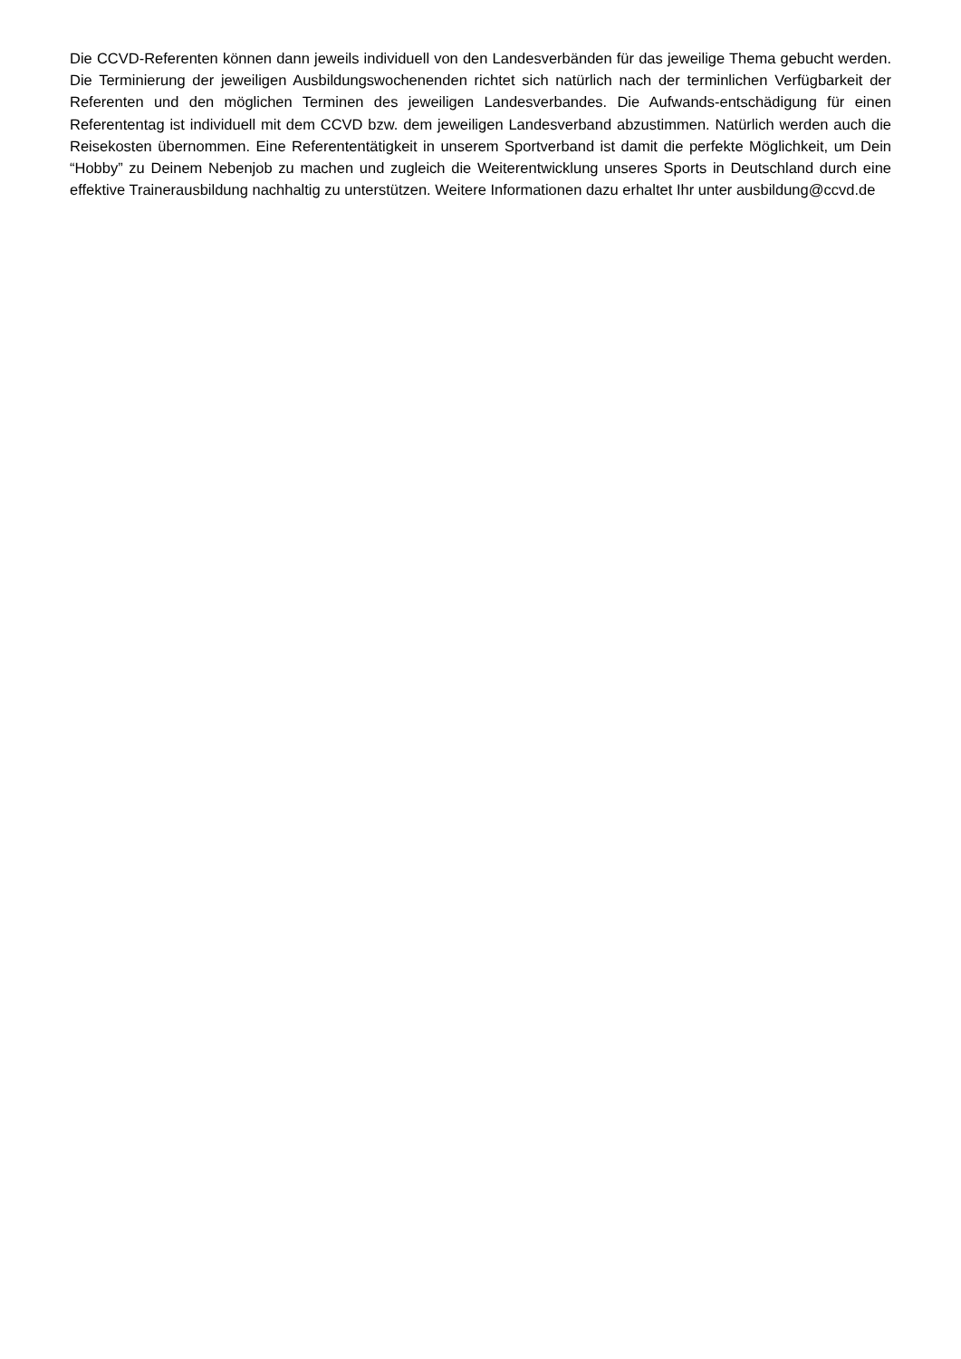Die CCVD-Referenten können dann jeweils individuell von den Landesverbänden für das jeweilige Thema gebucht werden. Die Terminierung der jeweiligen Ausbildungswochenenden richtet sich natürlich nach der terminlichen Verfügbarkeit der Referenten und den möglichen Terminen des jeweiligen Landesverbandes. Die Aufwands-entschädigung für einen Referententag ist individuell mit dem CCVD bzw. dem jeweiligen Landesverband abzustimmen. Natürlich werden auch die Reisekosten übernommen. Eine Referententätigkeit in unserem Sportverband ist damit die perfekte Möglichkeit, um Dein “Hobby” zu Deinem Nebenjob zu machen und zugleich die Weiterentwicklung unseres Sports in Deutschland durch eine effektive Trainerausbildung nachhaltig zu unterstützen. Weitere Informationen dazu erhaltet Ihr unter ausbildung@ccvd.de